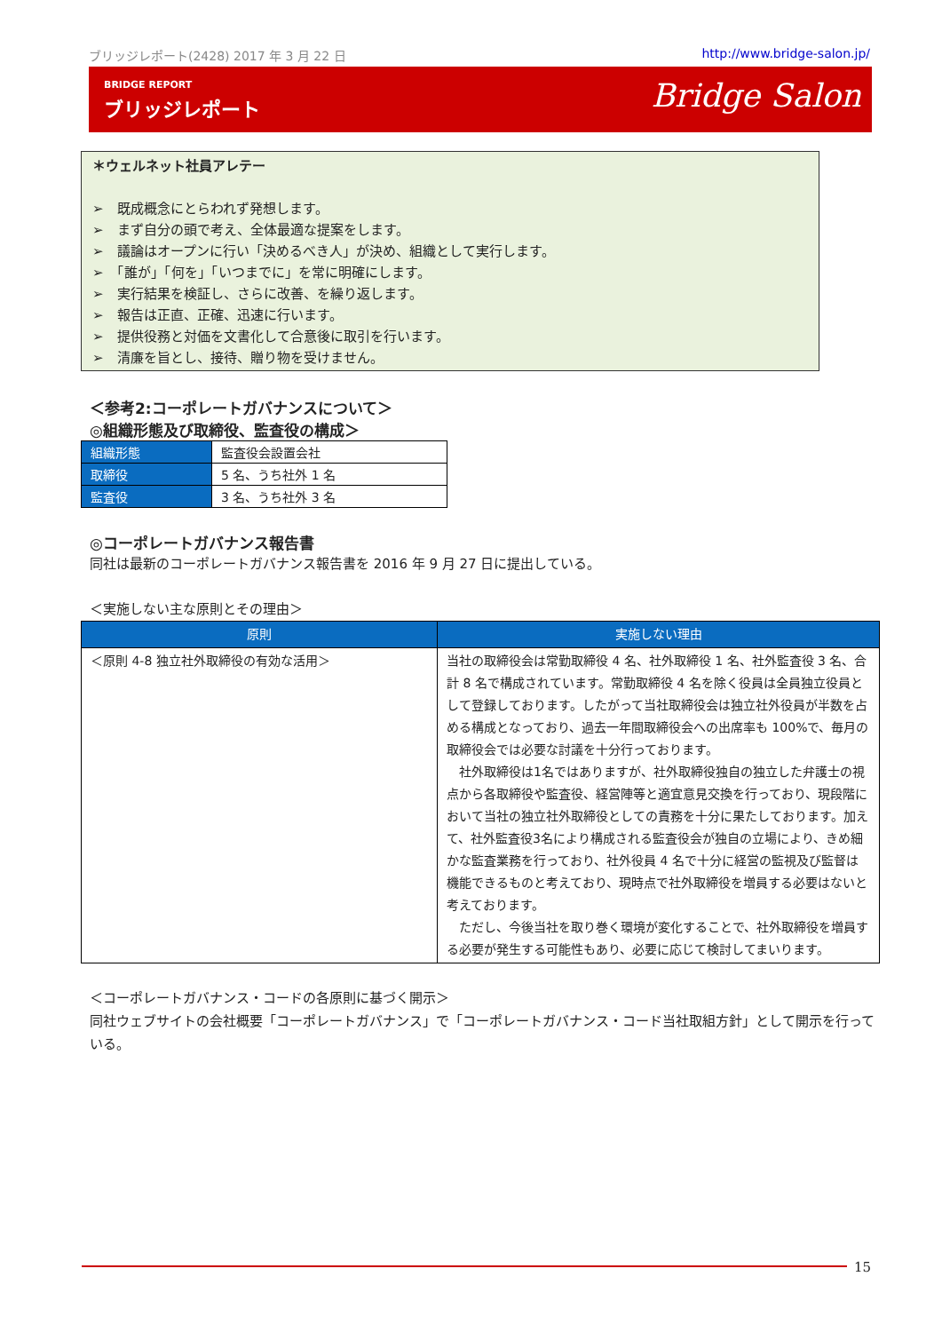ブリッジレポート(2428) 2017 年 3 月 22 日 http://www.bridge-salon.jp/
BRIDGE REPORT
ブリッジレポート Bridge Salon
＊ウェルネット社員アレテー
➢　既成概念にとらわれず発想します。
➢　まず自分の頭で考え、全体最適な提案をします。
➢　議論はオープンに行い「決めるべき人」が決め、組織として実行します。
➢　「誰が」「何を」「いつまでに」を常に明確にします。
➢　実行結果を検証し、さらに改善、を繰り返します。
➢　報告は正直、正確、迅速に行います。
➢　提供役務と対価を文書化して合意後に取引を行います。
➢　清廉を旨とし、接待、贈り物を受けません。
＜参考2:コーポレートガバナンスについて＞
◎組織形態及び取締役、監査役の構成＞
| 組織形態 | 監査役会設置会社 |
| 取締役 | 5 名、うち社外 1 名 |
| 監査役 | 3 名、うち社外 3 名 |
◎コーポレートガバナンス報告書
同社は最新のコーポレートガバナンス報告書を 2016 年 9 月 27 日に提出している。
＜実施しない主な原則とその理由＞
| 原則 | 実施しない理由 |
| --- | --- |
| ＜原則 4-8 独立社外取締役の有効な活用＞ | 当社の取締役会は常勤取締役 4 名、社外取締役 1 名、社外監査役 3 名、合計 8 名で構成されています。常勤取締役 4 名を除く役員は全員独立役員として登録しております。したがって当社取締役会は独立社外役員が半数を占める構成となっており、過去一年間取締役会への出席率も 100%で、毎月の取締役会では必要な討議を十分行っております。 社外取締役は1名ではありますが、社外取締役独自の独立した弁護士の視点から各取締役や監査役、経営陣等と適宜意見交換を行っており、現段階において当社の独立社外取締役としての責務を十分に果たしております。加えて、社外監査役3名により構成される監査役会が独自の立場により、きめ細かな監査業務を行っており、社外役員 4 名で十分に経営の監視及び監督は機能できるものと考えており、現時点で社外取締役を増員する必要はないと考えております。 ただし、今後当社を取り巻く環境が変化することで、社外取締役を増員する必要が発生する可能性もあり、必要に応じて検討してまいります。 |
＜コーポレートガバナンス・コードの各原則に基づく開示＞
同社ウェブサイトの会社概要「コーポレートガバナンス」で「コーポレートガバナンス・コード当社取組方針」として開示を行っている。
15